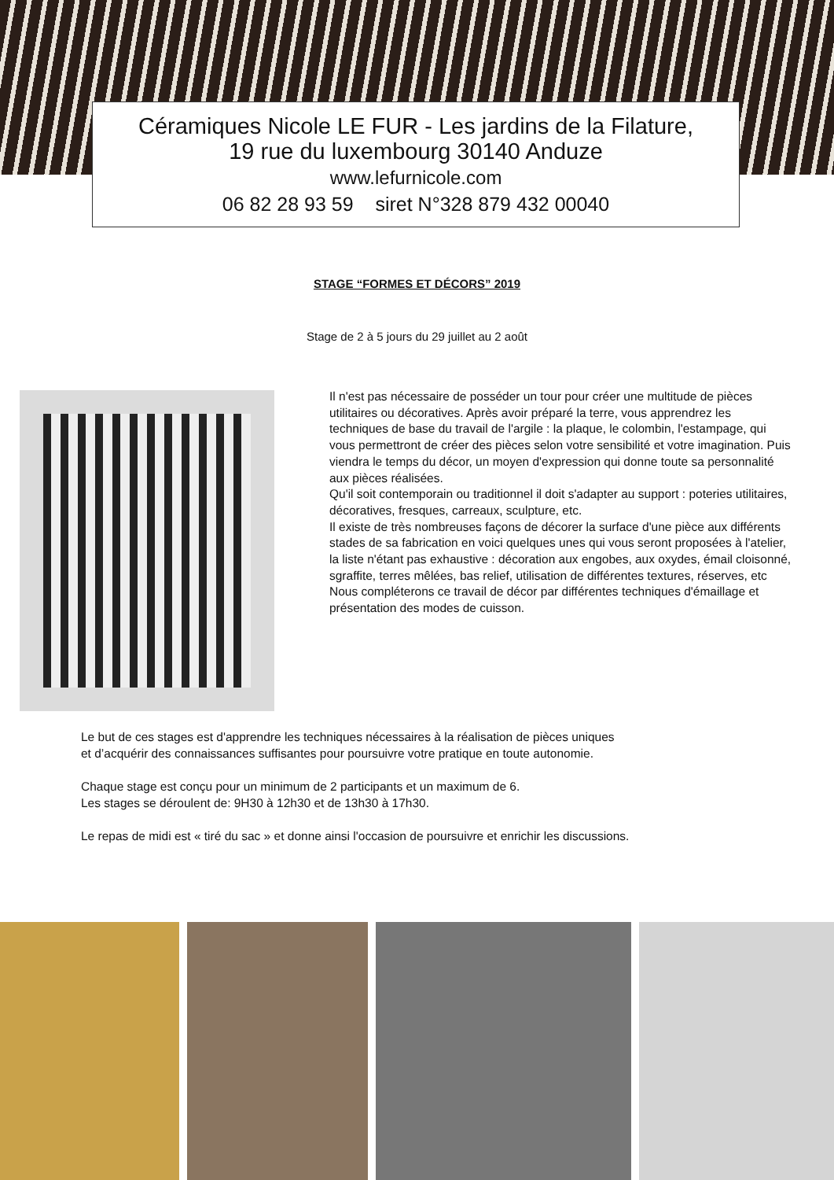Céramiques Nicole LE FUR - Les jardins de la Filature,
19 rue du luxembourg 30140 Anduze
www.lefurnicole.com
06 82 28 93 59 siret N°328 879 432 00040
STAGE “FORMES ET DÉCORS” 2019
Stage de 2 à 5 jours du 29 juillet au 2 août
Il n'est pas nécessaire de posséder un tour pour créer une multitude de pièces utilitaires ou décoratives. Après avoir préparé la terre, vous apprendrez les techniques de base du travail de l'argile : la plaque, le colombin, l'estampage, qui vous permettront de créer des pièces selon votre sensibilité et votre imagination. Puis viendra le temps du décor, un moyen d'expression qui donne toute sa personnalité aux pièces réalisées.
Qu'il soit contemporain ou traditionnel il doit s'adapter au support : poteries utilitaires, décoratives, fresques, carreaux, sculpture, etc.
Il existe de très nombreuses façons de décorer la surface d'une pièce aux différents stades de sa fabrication en voici quelques unes qui vous seront proposées à l'atelier, la liste n'étant pas exhaustive : décoration aux engobes, aux oxydes, émail cloisonné, sgraffite, terres mêlées, bas relief, utilisation de différentes textures, réserves, etc
Nous compléterons ce travail de décor par différentes techniques d'émaillage et présentation des modes de cuisson.
Le but de ces stages est d'apprendre les techniques nécessaires à la réalisation de pièces uniques
et d’acquérir des connaissances suffisantes pour poursuivre votre pratique en toute autonomie.
Chaque stage est conçu pour un minimum de 2 participants et un maximum de 6.
Les stages se déroulent de: 9H30 à 12h30 et de 13h30 à 17h30.
Le repas de midi est « tiré du sac » et donne ainsi l'occasion de poursuivre et enrichir les discussions.